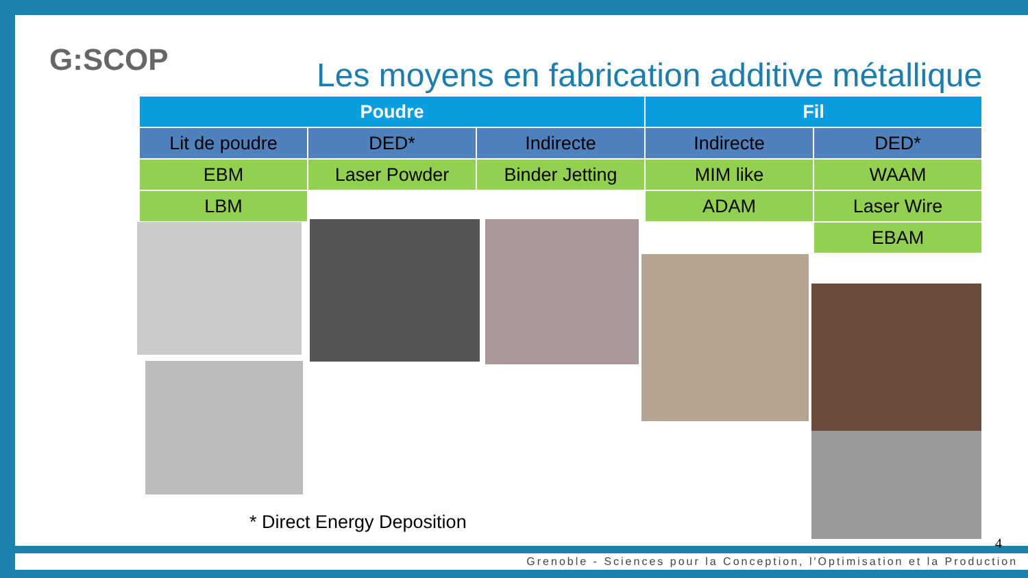G:SCOP
Les moyens en fabrication additive métallique
| Poudre | | | Fil | |
| --- | --- | --- | --- | --- |
| Lit de poudre | DED* | Indirecte | Indirecte | DED* |
| EBM | Laser Powder | Binder Jetting | MIM like | WAAM |
| LBM | | | ADAM | Laser Wire |
| | | | | EBAM |
* Direct Energy Deposition
4
Grenoble - Sciences pour la Conception, l'Optimisation et la Production